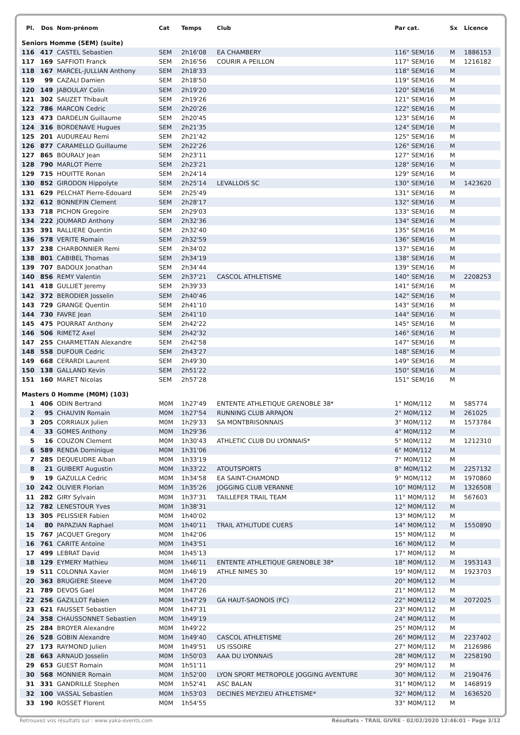| Pl. | Dos | Nom-prénom | Cat | Temps | Club | Par cat. | Sx | Licence |
| --- | --- | --- | --- | --- | --- | --- | --- | --- |
| Seniors Homme (SEM) (suite) | | | | | | | | |
| 116 | 417 | CASTEL Sebastien | SEM | 2h16'08 | EA CHAMBERY | 116° SEM/16 | M | 1886153 |
| 117 | 169 | SAFFIOTI Franck | SEM | 2h16'56 | COURIR A PEILLON | 117° SEM/16 | M | 1216182 |
| 118 | 167 | MARCEL-JULLIAN Anthony | SEM | 2h18'33 | | 118° SEM/16 | M | |
| 119 | 99 | CAZALI Damien | SEM | 2h18'50 | | 119° SEM/16 | M | |
| 120 | 149 | JABOULAY Colin | SEM | 2h19'20 | | 120° SEM/16 | M | |
| 121 | 302 | SAUZET Thibault | SEM | 2h19'26 | | 121° SEM/16 | M | |
| 122 | 786 | MARCON Cedric | SEM | 2h20'26 | | 122° SEM/16 | M | |
| 123 | 473 | DARDELIN Guillaume | SEM | 2h20'45 | | 123° SEM/16 | M | |
| 124 | 316 | BORDENAVE Hugues | SEM | 2h21'35 | | 124° SEM/16 | M | |
| 125 | 201 | AUDUREAU Remi | SEM | 2h21'42 | | 125° SEM/16 | M | |
| 126 | 877 | CARAMELLO Guillaume | SEM | 2h22'26 | | 126° SEM/16 | M | |
| 127 | 865 | BOURALY Jean | SEM | 2h23'11 | | 127° SEM/16 | M | |
| 128 | 790 | MARLOT Pierre | SEM | 2h23'21 | | 128° SEM/16 | M | |
| 129 | 715 | HOUITTE Ronan | SEM | 2h24'14 | | 129° SEM/16 | M | |
| 130 | 852 | GIRODON Hippolyte | SEM | 2h25'14 | LEVALLOIS SC | 130° SEM/16 | M | 1423620 |
| 131 | 629 | PELCHAT Pierre-Edouard | SEM | 2h25'49 | | 131° SEM/16 | M | |
| 132 | 612 | BONNEFIN Clement | SEM | 2h28'17 | | 132° SEM/16 | M | |
| 133 | 718 | PICHON Gregoire | SEM | 2h29'03 | | 133° SEM/16 | M | |
| 134 | 222 | JOUMARD Anthony | SEM | 2h32'36 | | 134° SEM/16 | M | |
| 135 | 391 | RALLIERE Quentin | SEM | 2h32'40 | | 135° SEM/16 | M | |
| 136 | 578 | VERITE Romain | SEM | 2h32'59 | | 136° SEM/16 | M | |
| 137 | 238 | CHARBONNIER Remi | SEM | 2h34'02 | | 137° SEM/16 | M | |
| 138 | 801 | CABIBEL Thomas | SEM | 2h34'19 | | 138° SEM/16 | M | |
| 139 | 707 | BADOUX Jonathan | SEM | 2h34'44 | | 139° SEM/16 | M | |
| 140 | 856 | REMY Valentin | SEM | 2h37'21 | CASCOL ATHLETISME | 140° SEM/16 | M | 2208253 |
| 141 | 418 | GULLIET Jeremy | SEM | 2h39'33 | | 141° SEM/16 | M | |
| 142 | 372 | BERODIER Josselin | SEM | 2h40'46 | | 142° SEM/16 | M | |
| 143 | 729 | GRANGE Quentin | SEM | 2h41'10 | | 143° SEM/16 | M | |
| 144 | 730 | FAVRE Jean | SEM | 2h41'10 | | 144° SEM/16 | M | |
| 145 | 475 | POURRAT Anthony | SEM | 2h42'22 | | 145° SEM/16 | M | |
| 146 | 506 | RIMETZ Axel | SEM | 2h42'32 | | 146° SEM/16 | M | |
| 147 | 255 | CHARMETTAN Alexandre | SEM | 2h42'58 | | 147° SEM/16 | M | |
| 148 | 558 | DUFOUR Cedric | SEM | 2h43'27 | | 148° SEM/16 | M | |
| 149 | 668 | CERARDI Laurent | SEM | 2h49'30 | | 149° SEM/16 | M | |
| 150 | 138 | GALLAND Kevin | SEM | 2h51'22 | | 150° SEM/16 | M | |
| 151 | 160 | MARET Nicolas | SEM | 2h57'28 | | 151° SEM/16 | M | |
| Masters 0 Homme (M0M) (103) | | | | | | | | |
| 1 | 406 | ODIN Bertrand | M0M | 1h27'49 | ENTENTE ATHLETIQUE GRENOBLE 38* | 1° M0M/112 | M | 585774 |
| 2 | 95 | CHAUVIN Romain | M0M | 1h27'54 | RUNNING CLUB ARPAJON | 2° M0M/112 | M | 261025 |
| 3 | 205 | CORRIAUX Julien | M0M | 1h29'33 | SA MONTBRISONNAIS | 3° M0M/112 | M | 1573784 |
| 4 | 33 | GOMES Anthony | M0M | 1h29'36 | | 4° M0M/112 | M | |
| 5 | 16 | COUZON Clement | M0M | 1h30'43 | ATHLETIC CLUB DU LYONNAIS* | 5° M0M/112 | M | 1212310 |
| 6 | 589 | RENDA Dominique | M0M | 1h31'06 | | 6° M0M/112 | M | |
| 7 | 285 | DEQUEUDRE Alban | M0M | 1h33'19 | | 7° M0M/112 | M | |
| 8 | 21 | GUIBERT Augustin | M0M | 1h33'22 | ATOUTSPORTS | 8° M0M/112 | M | 2257132 |
| 9 | 19 | GAZULLA Cedric | M0M | 1h34'58 | EA SAINT-CHAMOND | 9° M0M/112 | M | 1970860 |
| 10 | 242 | OLIVIER Florian | M0M | 1h35'26 | JOGGING CLUB VERANNE | 10° M0M/112 | M | 1326508 |
| 11 | 282 | GIRY Sylvain | M0M | 1h37'31 | TAILLEFER TRAIL TEAM | 11° M0M/112 | M | 567603 |
| 12 | 782 | LENESTOUR Yves | M0M | 1h38'31 | | 12° M0M/112 | M | |
| 13 | 305 | PELISSIER Fabien | M0M | 1h40'02 | | 13° M0M/112 | M | |
| 14 | 80 | PAPAZIAN Raphael | M0M | 1h40'11 | TRAIL ATHLITUDE CUERS | 14° M0M/112 | M | 1550890 |
| 15 | 767 | JACQUET Gregory | M0M | 1h42'06 | | 15° M0M/112 | M | |
| 16 | 761 | CARITE Antoine | M0M | 1h43'51 | | 16° M0M/112 | M | |
| 17 | 499 | LEBRAT David | M0M | 1h45'13 | | 17° M0M/112 | M | |
| 18 | 129 | EYMERY Mathieu | M0M | 1h46'11 | ENTENTE ATHLETIQUE GRENOBLE 38* | 18° M0M/112 | M | 1953143 |
| 19 | 511 | COLONNA Xavier | M0M | 1h46'19 | ATHLE NIMES 30 | 19° M0M/112 | M | 1923703 |
| 20 | 363 | BRUGIERE Steeve | M0M | 1h47'20 | | 20° M0M/112 | M | |
| 21 | 789 | DEVOS Gael | M0M | 1h47'26 | | 21° M0M/112 | M | |
| 22 | 256 | GAZILLOT Fabien | M0M | 1h47'29 | GA HAUT-SAONOIS (FC) | 22° M0M/112 | M | 2072025 |
| 23 | 621 | FAUSSET Sebastien | M0M | 1h47'31 | | 23° M0M/112 | M | |
| 24 | 358 | CHAUSSONNET Sebastien | M0M | 1h49'19 | | 24° M0M/112 | M | |
| 25 | 284 | BROYER Alexandre | M0M | 1h49'22 | | 25° M0M/112 | M | |
| 26 | 528 | GOBIN Alexandre | M0M | 1h49'40 | CASCOL ATHLETISME | 26° M0M/112 | M | 2237402 |
| 27 | 173 | RAYMOND Julien | M0M | 1h49'51 | US ISSOIRE | 27° M0M/112 | M | 2126986 |
| 28 | 663 | ARNAUD Josselin | M0M | 1h50'03 | AAA DU LYONNAIS | 28° M0M/112 | M | 2258190 |
| 29 | 653 | GUEST Romain | M0M | 1h51'11 | | 29° M0M/112 | M | |
| 30 | 568 | MONNIER Romain | M0M | 1h52'00 | LYON SPORT METROPOLE JOGGING AVENTURE | 30° M0M/112 | M | 2190476 |
| 31 | 331 | GANDRILLE Stephen | M0M | 1h52'41 | ASC BALAN | 31° M0M/112 | M | 1468919 |
| 32 | 100 | VASSAL Sebastien | M0M | 1h53'03 | DECINES MEYZIEU ATHLETISME* | 32° M0M/112 | M | 1636520 |
| 33 | 190 | ROSSET Florent | M0M | 1h54'55 | | 33° M0M/112 | M | |
Retrouvez vos résultats sur : www.yaka-events.com Résultats - TRAIL GIVRE · 02/02/2020 12:46:01 · Page 3/12